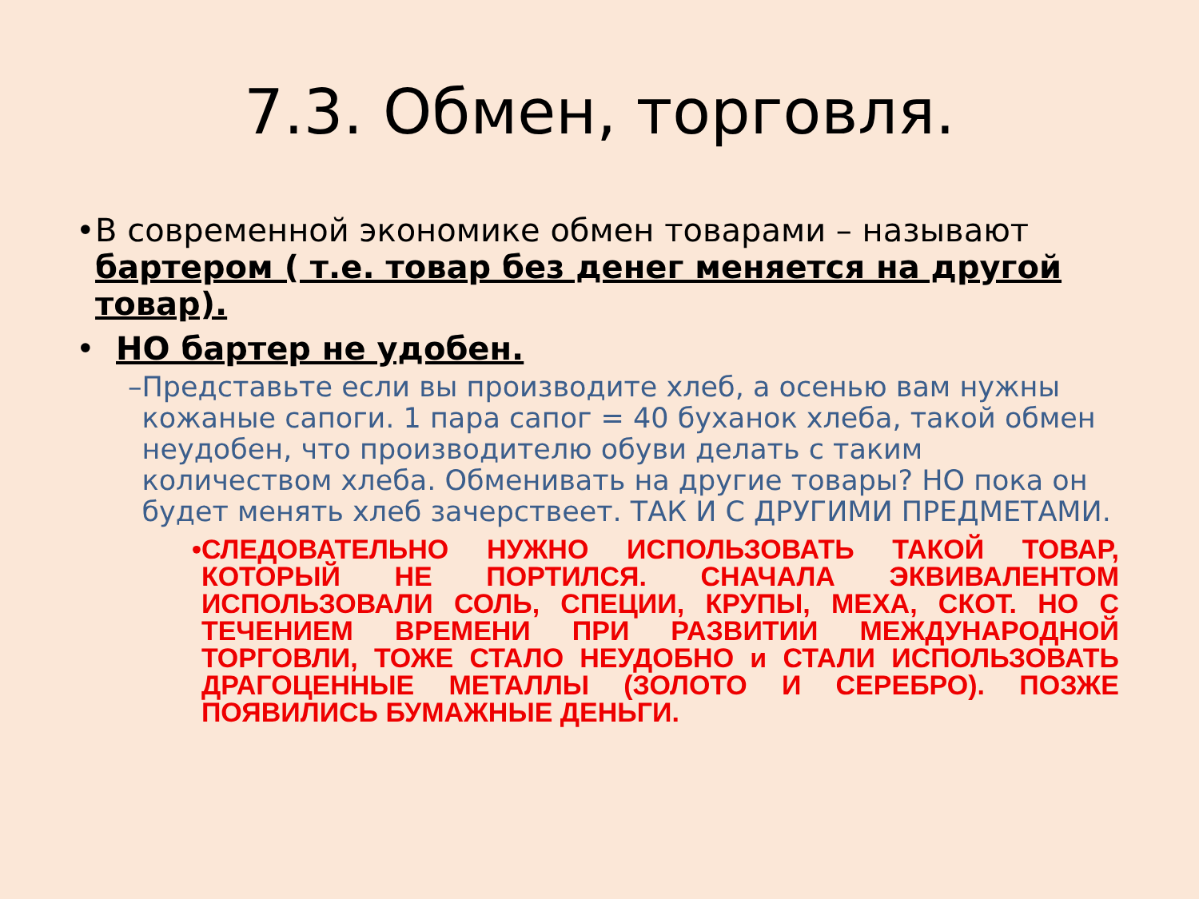7.3. Обмен, торговля.
• В современной экономике обмен товарами – называют бартером ( т.е. товар без денег меняется на другой товар).
• НО бартер не удобен.
– Представьте если вы производите хлеб, а осенью вам нужны кожаные сапоги. 1 пара сапог = 40 буханок хлеба, такой обмен неудобен, что производителю обуви делать с таким количеством хлеба. Обменивать на другие товары? НО пока он будет менять хлеб зачерствеет. ТАК И С ДРУГИМИ ПРЕДМЕТАМИ.
• СЛЕДОВАТЕЛЬНО НУЖНО ИСПОЛЬЗОВАТЬ ТАКОЙ ТОВАР, КОТОРЫЙ НЕ ПОРТИЛСЯ. СНАЧАЛА ЭКВИВАЛЕНТОМ ИСПОЛЬЗОВАЛИ СОЛЬ, СПЕЦИИ, КРУПЫ, МЕХА, СКОТ. НО С ТЕЧЕНИЕМ ВРЕМЕНИ ПРИ РАЗВИТИИ МЕЖДУНАРОДНОЙ ТОРГОВЛИ, ТОЖЕ СТАЛО НЕУДОБНО и СТАЛИ ИСПОЛЬЗОВАТЬ ДРАГОЦЕННЫЕ МЕТАЛЛЫ (ЗОЛОТО И СЕРЕБРО). ПОЗЖЕ ПОЯВИЛИСЬ БУМАЖНЫЕ ДЕНЬГИ.